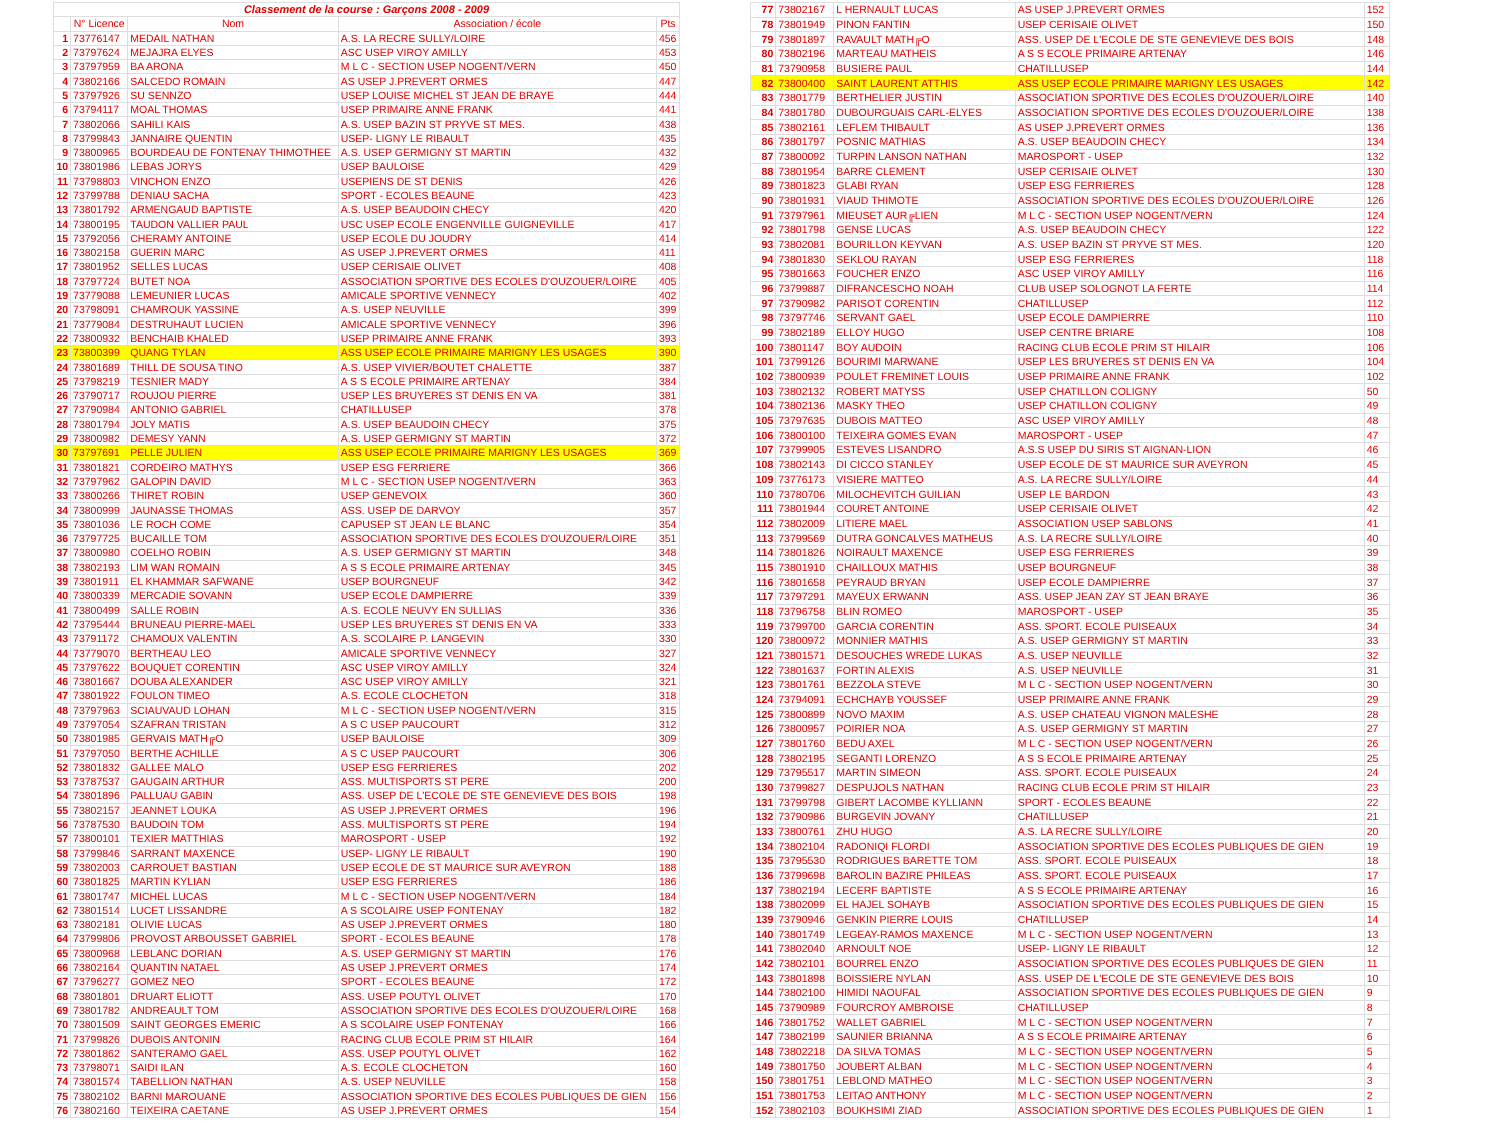| Classement de la course : Garçons 2008 - 2009 | | | | |
| --- | --- | --- | --- | --- |
| | N° Licence | Nom | Association / école | Pts |
| 1 | 73776147 | MEDAIL NATHAN | A.S. LA RECRE SULLY/LOIRE | 456 |
| 2 | 73797624 | MEJAJRA ELYES | ASC USEP VIROY AMILLY | 453 |
| 3 | 73797959 | BA ARONA | M L C - SECTION USEP NOGENT/VERN | 450 |
| 4 | 73802166 | SALCEDO ROMAIN | AS USEP J.PREVERT ORMES | 447 |
| 5 | 73797926 | SU SENNZO | USEP LOUISE MICHEL ST JEAN DE BRAYE | 444 |
| 6 | 73794117 | MOAL THOMAS | USEP PRIMAIRE ANNE FRANK | 441 |
| 7 | 73802066 | SAHILI KAIS | A.S. USEP BAZIN ST PRYVE ST MES. | 438 |
| 8 | 73799843 | JANNAIRE QUENTIN | USEP- LIGNY LE RIBAULT | 435 |
| 9 | 73800965 | BOURDEAU DE FONTENAY THIMOTHEE | A.S. USEP GERMIGNY ST MARTIN | 432 |
| 10 | 73801986 | LEBAS JORYS | USEP BAULOISE | 429 |
| 11 | 73798803 | VINCHON ENZO | USEPIENS DE ST DENIS | 426 |
| 12 | 73799788 | DENIAU SACHA | SPORT - ECOLES BEAUNE | 423 |
| 13 | 73801792 | ARMENGAUD BAPTISTE | A.S. USEP BEAUDOIN CHECY | 420 |
| 14 | 73800195 | TAUDON VALLIER PAUL | USC USEP ECOLE ENGENVILLE GUIGNEVILLE | 417 |
| 15 | 73792056 | CHERAMY ANTOINE | USEP ECOLE DU JOUDRY | 414 |
| 16 | 73802158 | GUERIN MARC | AS USEP J.PREVERT ORMES | 411 |
| 17 | 73801952 | SELLES LUCAS | USEP CERISAIE OLIVET | 408 |
| 18 | 73797724 | BUTET NOA | ASSOCIATION SPORTIVE DES ECOLES D'OUZOUER/LOIRE | 405 |
| 19 | 73779088 | LEMEUNIER LUCAS | AMICALE SPORTIVE VENNECY | 402 |
| 20 | 73798091 | CHAMROUK YASSINE | A.S. USEP NEUVILLE | 399 |
| 21 | 73779084 | DESTRUHAUT LUCIEN | AMICALE SPORTIVE VENNECY | 396 |
| 22 | 73800932 | BENCHAIB KHALED | USEP PRIMAIRE ANNE FRANK | 393 |
| 23 | 73800399 | QUANG TYLAN | ASS USEP ECOLE PRIMAIRE MARIGNY LES USAGES | 390 |
| 24 | 73801689 | THILL DE SOUSA TINO | A.S. USEP VIVIER/BOUTET CHALETTE | 387 |
| 25 | 73798219 | TESNIER MADY | A S S ECOLE PRIMAIRE ARTENAY | 384 |
| 26 | 73790717 | ROUJOU PIERRE | USEP LES BRUYERES ST DENIS EN VA | 381 |
| 27 | 73790984 | ANTONIO GABRIEL | CHATILLUSEP | 378 |
| 28 | 73801794 | JOLY MATIS | A.S. USEP BEAUDOIN CHECY | 375 |
| 29 | 73800982 | DEMESY YANN | A.S. USEP GERMIGNY ST MARTIN | 372 |
| 30 | 73797691 | PELLE JULIEN | ASS USEP ECOLE PRIMAIRE MARIGNY LES USAGES | 369 |
| 31 | 73801821 | CORDEIRO MATHYS | USEP ESG FERRIERE | 366 |
| 32 | 73797962 | GALOPIN DAVID | M L C - SECTION USEP NOGENT/VERN | 363 |
| 33 | 73800266 | THIRET ROBIN | USEP GENEVOIX | 360 |
| 34 | 73800999 | JAUNASSE THOMAS | ASS. USEP DE DARVOY | 357 |
| 35 | 73801036 | LE ROCH COME | CAPUSEP ST JEAN LE BLANC | 354 |
| 36 | 73797725 | BUCAILLE TOM | ASSOCIATION SPORTIVE DES ECOLES D'OUZOUER/LOIRE | 351 |
| 37 | 73800980 | COELHO ROBIN | A.S. USEP GERMIGNY ST MARTIN | 348 |
| 38 | 73802193 | LIM WAN ROMAIN | A S S ECOLE PRIMAIRE ARTENAY | 345 |
| 39 | 73801911 | EL KHAMMAR SAFWANE | USEP BOURGNEUF | 342 |
| 40 | 73800339 | MERCADIE SOVANN | USEP ECOLE DAMPIERRE | 339 |
| 41 | 73800499 | SALLE ROBIN | A.S. ECOLE NEUVY EN SULLIAS | 336 |
| 42 | 73795444 | BRUNEAU PIERRE-MAEL | USEP LES BRUYERES ST DENIS EN VA | 333 |
| 43 | 73791172 | CHAMOUX VALENTIN | A.S. SCOLAIRE P. LANGEVIN | 330 |
| 44 | 73779070 | BERTHEAU LEO | AMICALE SPORTIVE VENNECY | 327 |
| 45 | 73797622 | BOUQUET CORENTIN | ASC USEP VIROY AMILLY | 324 |
| 46 | 73801667 | DOUBA ALEXANDER | ASC USEP VIROY AMILLY | 321 |
| 47 | 73801922 | FOULON TIMEO | A.S. ECOLE CLOCHETON | 318 |
| 48 | 73797963 | SCIAUVAUD LOHAN | M L C - SECTION USEP NOGENT/VERN | 315 |
| 49 | 73797054 | SZAFRAN TRISTAN | A S C USEP PAUCOURT | 312 |
| 50 | 73801985 | GERVAIS MATH╔O | USEP BAULOISE | 309 |
| 51 | 73797050 | BERTHE ACHILLE | A S C USEP PAUCOURT | 306 |
| 52 | 73801832 | GALLEE MALO | USEP ESG FERRIERES | 202 |
| 53 | 73787537 | GAUGAIN ARTHUR | ASS. MULTISPORTS ST PERE | 200 |
| 54 | 73801896 | PALLUAU GABIN | ASS. USEP DE L'ECOLE DE STE GENEVIEVE DES BOIS | 198 |
| 55 | 73802157 | JEANNET LOUKA | AS USEP J.PREVERT ORMES | 196 |
| 56 | 73787530 | BAUDOIN TOM | ASS. MULTISPORTS ST PERE | 194 |
| 57 | 73800101 | TEXIER MATTHIAS | MAROSPORT - USEP | 192 |
| 58 | 73799846 | SARRANT MAXENCE | USEP- LIGNY LE RIBAULT | 190 |
| 59 | 73802003 | CARROUET BASTIAN | USEP ECOLE DE ST MAURICE SUR AVEYRON | 188 |
| 60 | 73801825 | MARTIN KYLIAN | USEP ESG FERRIERES | 186 |
| 61 | 73801747 | MICHEL LUCAS | M L C - SECTION USEP NOGENT/VERN | 184 |
| 62 | 73801514 | LUCET LISSANDRE | A S SCOLAIRE USEP FONTENAY | 182 |
| 63 | 73802181 | OLIVIE LUCAS | AS USEP J.PREVERT ORMES | 180 |
| 64 | 73799806 | PROVOST ARBOUSSET GABRIEL | SPORT - ECOLES BEAUNE | 178 |
| 65 | 73800968 | LEBLANC DORIAN | A.S. USEP GERMIGNY ST MARTIN | 176 |
| 66 | 73802164 | QUANTIN NATAEL | AS USEP J.PREVERT ORMES | 174 |
| 67 | 73796277 | GOMEZ NEO | SPORT - ECOLES BEAUNE | 172 |
| 68 | 73801801 | DRUART ELIOTT | ASS. USEP POUTYL OLIVET | 170 |
| 69 | 73801782 | ANDREAULT TOM | ASSOCIATION SPORTIVE DES ECOLES D'OUZOUER/LOIRE | 168 |
| 70 | 73801509 | SAINT GEORGES EMERIC | A S SCOLAIRE USEP FONTENAY | 166 |
| 71 | 73799826 | DUBOIS ANTONIN | RACING CLUB ECOLE PRIM ST HILAIR | 164 |
| 72 | 73801862 | SANTERAMO GAEL | ASS. USEP POUTYL OLIVET | 162 |
| 73 | 73798071 | SAIDI ILAN | A.S. ECOLE CLOCHETON | 160 |
| 74 | 73801574 | TABELLION NATHAN | A.S. USEP NEUVILLE | 158 |
| 75 | 73802102 | BARNI MAROUANE | ASSOCIATION SPORTIVE DES ECOLES PUBLIQUES DE GIEN | 156 |
| 76 | 73802160 | TEIXEIRA CAETANE | AS USEP J.PREVERT ORMES | 154 |
| 77 | 73802167 | L HERNAULT LUCAS | AS USEP J.PREVERT ORMES | 152 |
| 78 | 73801949 | PINON FANTIN | USEP CERISAIE OLIVET | 150 |
| 79 | 73801897 | RAVAULT MATH╔O | ASS. USEP DE L'ECOLE DE STE GENEVIEVE DES BOIS | 148 |
| 80 | 73802196 | MARTEAU MATHEIS | A S S ECOLE PRIMAIRE ARTENAY | 146 |
| 81 | 73790958 | BUSIERE PAUL | CHATILLUSEP | 144 |
| 82 | 73800400 | SAINT LAURENT ATTHIS | ASS USEP ECOLE PRIMAIRE MARIGNY LES USAGES | 142 |
| 83 | 73801779 | BERTHELIER JUSTIN | ASSOCIATION SPORTIVE DES ECOLES D'OUZOUER/LOIRE | 140 |
| 84 | 73801780 | DUBOURGUAIS CARL-ELYES | ASSOCIATION SPORTIVE DES ECOLES D'OUZOUER/LOIRE | 138 |
| 85 | 73802161 | LEFLEM THIBAULT | AS USEP J.PREVERT ORMES | 136 |
| 86 | 73801797 | POSNIC MATHIAS | A.S. USEP BEAUDOIN CHECY | 134 |
| 87 | 73800092 | TURPIN LANSON NATHAN | MAROSPORT - USEP | 132 |
| 88 | 73801954 | BARRE CLEMENT | USEP CERISAIE OLIVET | 130 |
| 89 | 73801823 | GLABI RYAN | USEP ESG FERRIERES | 128 |
| 90 | 73801931 | VIAUD THIMOTE | ASSOCIATION SPORTIVE DES ECOLES D'OUZOUER/LOIRE | 126 |
| 91 | 73797961 | MIEUSET AUR╔LIEN | M L C - SECTION USEP NOGENT/VERN | 124 |
| 92 | 73801798 | GENSE LUCAS | A.S. USEP BEAUDOIN CHECY | 122 |
| 93 | 73802081 | BOURILLON KEYVAN | A.S. USEP BAZIN ST PRYVE ST MES. | 120 |
| 94 | 73801830 | SEKLOU RAYAN | USEP ESG FERRIERES | 118 |
| 95 | 73801663 | FOUCHER ENZO | ASC USEP VIROY AMILLY | 116 |
| 96 | 73799887 | DIFRANCESCHO NOAH | CLUB USEP SOLOGNOT LA FERTE | 114 |
| 97 | 73790982 | PARISOT CORENTIN | CHATILLUSEP | 112 |
| 98 | 73797746 | SERVANT GAEL | USEP ECOLE DAMPIERRE | 110 |
| 99 | 73802189 | ELLOY HUGO | USEP CENTRE BRIARE | 108 |
| 100 | 73801147 | BOY AUDOIN | RACING CLUB ECOLE PRIM ST HILAIR | 106 |
| 101 | 73799126 | BOURIMI MARWANE | USEP LES BRUYERES ST DENIS EN VA | 104 |
| 102 | 73800939 | POULET FREMINET LOUIS | USEP PRIMAIRE ANNE FRANK | 102 |
| 103 | 73802132 | ROBERT MATYSS | USEP CHATILLON COLIGNY | 50 |
| 104 | 73802136 | MASKY THEO | USEP CHATILLON COLIGNY | 49 |
| 105 | 73797635 | DUBOIS MATTEO | ASC USEP VIROY AMILLY | 48 |
| 106 | 73800100 | TEIXEIRA GOMES EVAN | MAROSPORT - USEP | 47 |
| 107 | 73799905 | ESTEVES LISANDRO | A.S.S USEP DU SIRIS ST AIGNAN-LION | 46 |
| 108 | 73802143 | DI CICCO STANLEY | USEP ECOLE DE ST MAURICE SUR AVEYRON | 45 |
| 109 | 73776173 | VISIERE MATTEO | A.S. LA RECRE SULLY/LOIRE | 44 |
| 110 | 73780706 | MILOCHEVITCH GUILIAN | USEP LE BARDON | 43 |
| 111 | 73801944 | COURET ANTOINE | USEP CERISAIE OLIVET | 42 |
| 112 | 73802009 | LITIERE MAEL | ASSOCIATION USEP SABLONS | 41 |
| 113 | 73799569 | DUTRA GONCALVES MATHEUS | A.S. LA RECRE SULLY/LOIRE | 40 |
| 114 | 73801826 | NOIRAULT MAXENCE | USEP ESG FERRIERES | 39 |
| 115 | 73801910 | CHAILLOUX MATHIS | USEP BOURGNEUF | 38 |
| 116 | 73801658 | PEYRAUD BRYAN | USEP ECOLE DAMPIERRE | 37 |
| 117 | 73797291 | MAYEUX ERWANN | ASS. USEP JEAN ZAY ST JEAN BRAYE | 36 |
| 118 | 73796758 | BLIN ROMEO | MAROSPORT - USEP | 35 |
| 119 | 73799700 | GARCIA CORENTIN | ASS. SPORT. ECOLE PUISEAUX | 34 |
| 120 | 73800972 | MONNIER MATHIS | A.S. USEP GERMIGNY ST MARTIN | 33 |
| 121 | 73801571 | DESOUCHES WREDE LUKAS | A.S. USEP NEUVILLE | 32 |
| 122 | 73801637 | FORTIN ALEXIS | A.S. USEP NEUVILLE | 31 |
| 123 | 73801761 | BEZZOLA STEVE | M L C - SECTION USEP NOGENT/VERN | 30 |
| 124 | 73794091 | ECHCHAYB YOUSSEF | USEP PRIMAIRE ANNE FRANK | 29 |
| 125 | 73800899 | NOVO MAXIM | A.S. USEP CHATEAU VIGNON MALESHE | 28 |
| 126 | 73800957 | POIRIER NOA | A.S. USEP GERMIGNY ST MARTIN | 27 |
| 127 | 73801760 | BEDU AXEL | M L C - SECTION USEP NOGENT/VERN | 26 |
| 128 | 73802195 | SEGANTI LORENZO | A S S ECOLE PRIMAIRE ARTENAY | 25 |
| 129 | 73795517 | MARTIN SIMEON | ASS. SPORT. ECOLE PUISEAUX | 24 |
| 130 | 73799827 | DESPUJOLS NATHAN | RACING CLUB ECOLE PRIM ST HILAIR | 23 |
| 131 | 73799798 | GIBERT LACOMBE KYLLIANN | SPORT - ECOLES BEAUNE | 22 |
| 132 | 73790986 | BURGEVIN JOVANY | CHATILLUSEP | 21 |
| 133 | 73800761 | ZHU HUGO | A.S. LA RECRE SULLY/LOIRE | 20 |
| 134 | 73802104 | RADONIQI FLORDI | ASSOCIATION SPORTIVE DES ECOLES PUBLIQUES DE GIEN | 19 |
| 135 | 73795530 | RODRIGUES BARETTE TOM | ASS. SPORT. ECOLE PUISEAUX | 18 |
| 136 | 73799698 | BAROLIN BAZIRE PHILEAS | ASS. SPORT. ECOLE PUISEAUX | 17 |
| 137 | 73802194 | LECERF BAPTISTE | A S S ECOLE PRIMAIRE ARTENAY | 16 |
| 138 | 73802099 | EL HAJEL SOHAYB | ASSOCIATION SPORTIVE DES ECOLES PUBLIQUES DE GIEN | 15 |
| 139 | 73790946 | GENKIN PIERRE LOUIS | CHATILLUSEP | 14 |
| 140 | 73801749 | LEGEAY-RAMOS MAXENCE | M L C - SECTION USEP NOGENT/VERN | 13 |
| 141 | 73802040 | ARNOULT NOE | USEP- LIGNY LE RIBAULT | 12 |
| 142 | 73802101 | BOURREL ENZO | ASSOCIATION SPORTIVE DES ECOLES PUBLIQUES DE GIEN | 11 |
| 143 | 73801898 | BOISSIERE NYLAN | ASS. USEP DE L'ECOLE DE STE GENEVIEVE DES BOIS | 10 |
| 144 | 73802100 | HIMIDI NAOUFAL | ASSOCIATION SPORTIVE DES ECOLES PUBLIQUES DE GIEN | 9 |
| 145 | 73790989 | FOURCROY AMBROISE | CHATILLUSEP | 8 |
| 146 | 73801752 | WALLET GABRIEL | M L C - SECTION USEP NOGENT/VERN | 7 |
| 147 | 73802199 | SAUNIER BRIANNA | A S S ECOLE PRIMAIRE ARTENAY | 6 |
| 148 | 73802218 | DA SILVA TOMAS | M L C - SECTION USEP NOGENT/VERN | 5 |
| 149 | 73801750 | JOUBERT ALBAN | M L C - SECTION USEP NOGENT/VERN | 4 |
| 150 | 73801751 | LEBLOND MATHEO | M L C - SECTION USEP NOGENT/VERN | 3 |
| 151 | 73801753 | LEITAO ANTHONY | M L C - SECTION USEP NOGENT/VERN | 2 |
| 152 | 73802103 | BOUKHSIMI ZIAD | ASSOCIATION SPORTIVE DES ECOLES PUBLIQUES DE GIEN | 1 |